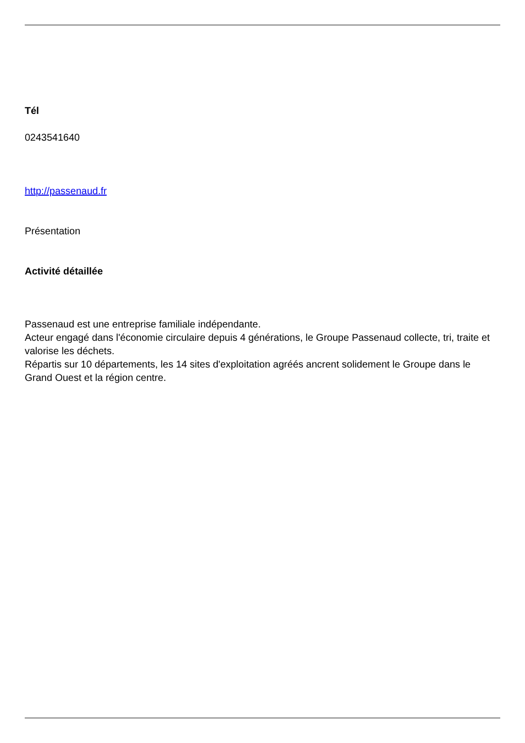Tél
0243541640
http://passenaud.fr
Présentation
Activité détaillée
Passenaud est une entreprise familiale indépendante.
Acteur engagé dans l'économie circulaire depuis 4 générations, le Groupe Passenaud collecte, tri, traite et valorise les déchets.
Répartis sur 10 départements, les 14 sites d'exploitation agréés ancrent solidement le Groupe dans le Grand Ouest et la région centre.